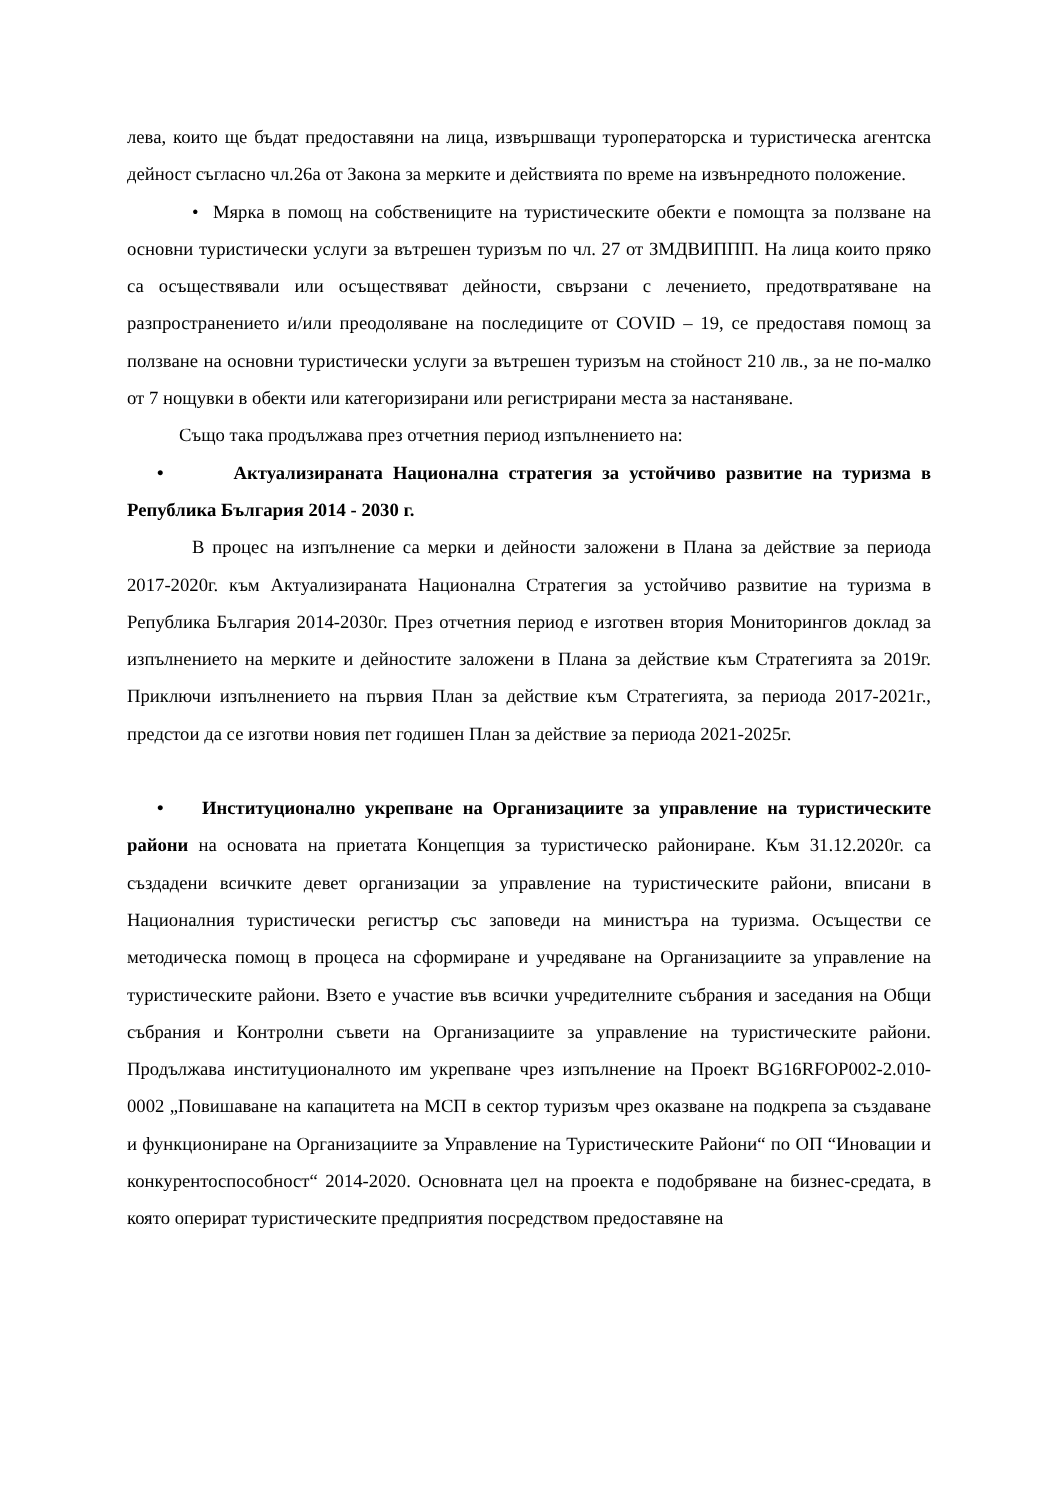лева, които ще бъдат предоставяни на лица, извършващи туроператорска и туристическа агентска дейност съгласно чл.26а от Закона за мерките и действията по време на извънредното положение.
• Мярка в помощ на собствениците на туристическите обекти е помощта за ползване на основни туристически услуги за вътрешен туризъм по чл. 27 от ЗМДВИППП. На лица които пряко са осъществявали или осъществяват дейности, свързани с лечението, предотвратяване на разпространението и/или преодоляване на последиците от COVID – 19, се предоставя помощ за ползване на основни туристически услуги за вътрешен туризъм на стойност 210 лв., за не по-малко от 7 нощувки в обекти или категоризирани или регистрирани места за настаняване.
Също така продължава през отчетния период изпълнението на:
• Актуализираната Национална стратегия за устойчиво развитие на туризма в Република България 2014 - 2030 г.
В процес на изпълнение са мерки и дейности заложени в Плана за действие за периода 2017-2020г. към Актуализираната Национална Стратегия за устойчиво развитие на туризма в Република България 2014-2030г. През отчетния период е изготвен втория Мониторингов доклад за изпълнението на мерките и дейностите заложени в Плана за действие към Стратегията за 2019г. Приключи изпълнението на първия План за действие към Стратегията, за периода 2017-2021г., предстои да се изготви новия пет годишен План за действие за периода 2021-2025г.
• Институционално укрепване на Организациите за управление на туристическите райони на основата на приетата Концепция за туристическо райониране. Към 31.12.2020г. са създадени всичките девет организации за управление на туристическите райони, вписани в Националния туристически регистър със заповеди на министъра на туризма. Осъществи се методическа помощ в процеса на сформиране и учредяване на Организациите за управление на туристическите райони. Взето е участие във всички учредителните събрания и заседания на Общи събрания и Контролни съвети на Организациите за управление на туристическите райони. Продължава институционалното им укрепване чрез изпълнение на Проект BG16RFOP002-2.010-0002 „Повишаване на капацитета на МСП в сектор туризъм чрез оказване на подкрепа за създаване и функциониране на Организациите за Управление на Туристическите Райони“ по ОП “Иновации и конкурентоспособност“ 2014-2020. Основната цел на проекта е подобряване на бизнес-средата, в която оперират туристическите предприятия посредством предоставяне на